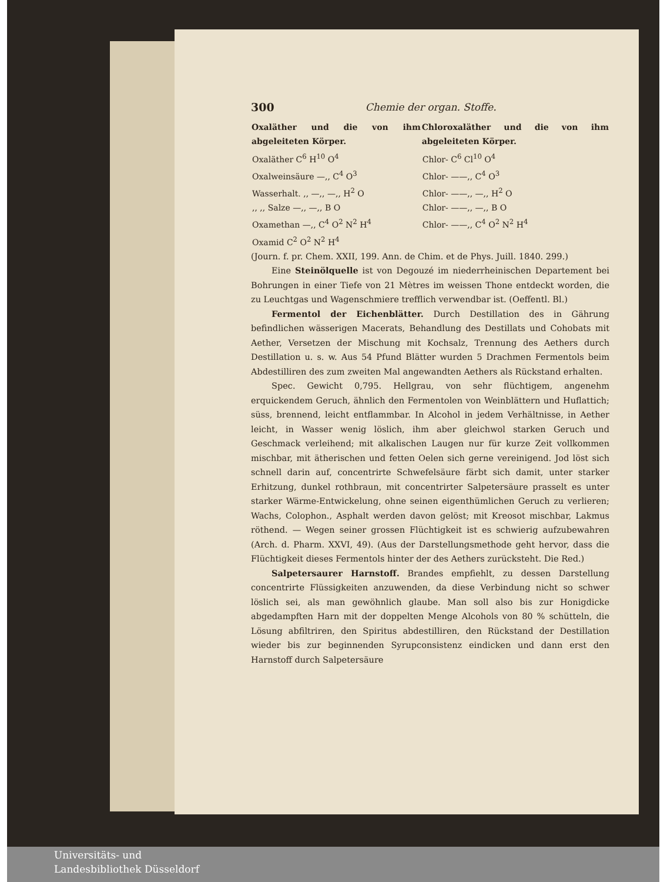300 Chemie der organ. Stoffe.
| Oxaläther und die von ihm abgeleiteten Körper. | Chloroxaläther und die von ihm abgeleiteten Körper. |
| --- | --- |
| Oxaläther C<sup>6</sup> H<sup>10</sup> O<sup>4</sup> | Chlor- C<sup>6</sup> Cl<sup>10</sup> O<sup>4</sup> |
| Oxalweinsäure —,, C<sup>4</sup> O<sup>3</sup> | Chlor- ——,, C<sup>4</sup> O<sup>3</sup> |
| Wasserhalt. ,, —,, —,, H<sup>2</sup> O | Chlor- ——,, —,, H<sup>2</sup> O |
| ,, ,, Salze —,, —,, B O | Chlor- ——,, —,, B O |
| Oxamethan —,, C<sup>4</sup> O<sup>2</sup> N<sup>2</sup> H<sup>4</sup> | Chlor- ——,, C<sup>4</sup> O<sup>2</sup> N<sup>2</sup> H<sup>4</sup> |
| Oxamid C<sup>2</sup> O<sup>2</sup> N<sup>2</sup> H<sup>4</sup> | |
(Journ. f. pr. Chem. XXII, 199. Ann. de Chim. et de Phys. Juill. 1840. 299.)
Eine Steinölquelle ist von Degouzé im niederrheinischen Departement bei Bohrungen in einer Tiefe von 21 Mètres im weissen Thone entdeckt worden, die zu Leuchtgas und Wagenschmiere trefflich verwendbar ist. (Oeffentl. Bl.)
Fermentol der Eichenblätter. Durch Destillation des in Gährung befindlichen wässerigen Macerats, Behandlung des Destillats und Cohobats mit Aether, Versetzen der Mischung mit Kochsalz, Trennung des Aethers durch Destillation u. s. w. Aus 54 Pfund Blätter wurden 5 Drachmen Fermentols beim Abdestilliren des zum zweiten Mal angewandten Aethers als Rückstand erhalten.
Spec. Gewicht 0,795. Hellgrau, von sehr flüchtigem, angenehm erquickendem Geruch, ähnlich den Fermentolen von Weinblättern und Huflattich; süss, brennend, leicht entflammbar. In Alcohol in jedem Verhältnisse, in Aether leicht, in Wasser wenig löslich, ihm aber gleichwol starken Geruch und Geschmack verleihend; mit alkalischen Laugen nur für kurze Zeit vollkommen mischbar, mit ätherischen und fetten Oelen sich gerne vereinigend. Jod löst sich schnell darin auf, concentrirte Schwefelsäure färbt sich damit, unter starker Erhitzung, dunkel rothbraun, mit concentrirter Salpetersäure prasselt es unter starker Wärme-Entwickelung, ohne seinen eigenthümlichen Geruch zu verlieren; Wachs, Colophon., Asphalt werden davon gelöst; mit Kreosot mischbar, Lakmus röthend. — Wegen seiner grossen Flüchtigkeit ist es schwierig aufzubewahren (Arch. d. Pharm. XXVI, 49). (Aus der Darstellungsmethode geht hervor, dass die Flüchtigkeit dieses Fermentols hinter der des Aethers zurücksteht. Die Red.)
Salpetersaurer Harnstoff. Brandes empfiehlt, zu dessen Darstellung concentrirte Flüssigkeiten anzuwenden, da diese Verbindung nicht so schwer löslich sei, als man gewöhnlich glaube. Man soll also bis zur Honigdicke abgedampften Harn mit der doppelten Menge Alcohols von 80 % schütteln, die Lösung abfiltriren, den Spiritus abdestilliren, den Rückstand der Destillation wieder bis zur beginnenden Syrupconsistenz eindicken und dann erst den Harnstoff durch Salpetersäure
Universitäts- und
Landesbibliothek Düsseldorf